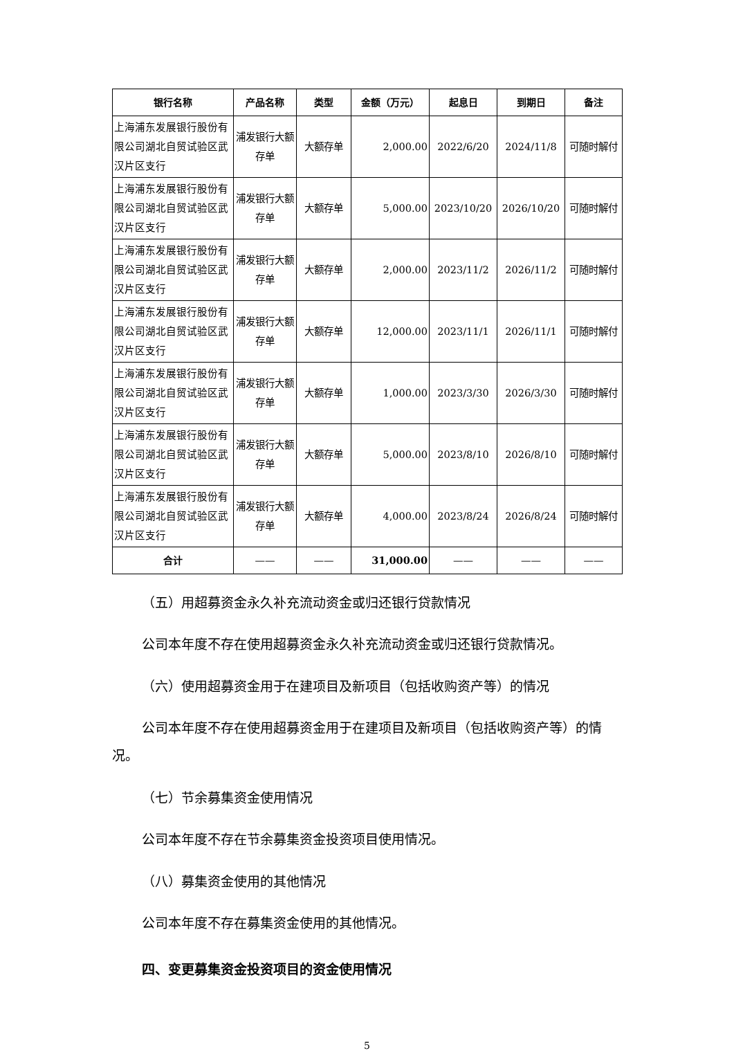| 银行名称 | 产品名称 | 类型 | 金额（万元） | 起息日 | 到期日 | 备注 |
| --- | --- | --- | --- | --- | --- | --- |
| 上海浦东发展银行股份有限公司湖北自贸试验区武汉片区支行 | 浦发银行大额存单 | 大额存单 | 2,000.00 | 2022/6/20 | 2024/11/8 | 可随时解付 |
| 上海浦东发展银行股份有限公司湖北自贸试验区武汉片区支行 | 浦发银行大额存单 | 大额存单 | 5,000.00 | 2023/10/20 | 2026/10/20 | 可随时解付 |
| 上海浦东发展银行股份有限公司湖北自贸试验区武汉片区支行 | 浦发银行大额存单 | 大额存单 | 2,000.00 | 2023/11/2 | 2026/11/2 | 可随时解付 |
| 上海浦东发展银行股份有限公司湖北自贸试验区武汉片区支行 | 浦发银行大额存单 | 大额存单 | 12,000.00 | 2023/11/1 | 2026/11/1 | 可随时解付 |
| 上海浦东发展银行股份有限公司湖北自贸试验区武汉片区支行 | 浦发银行大额存单 | 大额存单 | 1,000.00 | 2023/3/30 | 2026/3/30 | 可随时解付 |
| 上海浦东发展银行股份有限公司湖北自贸试验区武汉片区支行 | 浦发银行大额存单 | 大额存单 | 5,000.00 | 2023/8/10 | 2026/8/10 | 可随时解付 |
| 上海浦东发展银行股份有限公司湖北自贸试验区武汉片区支行 | 浦发银行大额存单 | 大额存单 | 4,000.00 | 2023/8/24 | 2026/8/24 | 可随时解付 |
| 合计 | —— | —— | 31,000.00 | —— | —— | —— |
（五）用超募资金永久补充流动资金或归还银行贷款情况
公司本年度不存在使用超募资金永久补充流动资金或归还银行贷款情况。
（六）使用超募资金用于在建项目及新项目（包括收购资产等）的情况
公司本年度不存在使用超募资金用于在建项目及新项目（包括收购资产等）的情况。
（七）节余募集资金使用情况
公司本年度不存在节余募集资金投资项目使用情况。
（八）募集资金使用的其他情况
公司本年度不存在募集资金使用的其他情况。
四、变更募集资金投资项目的资金使用情况
5